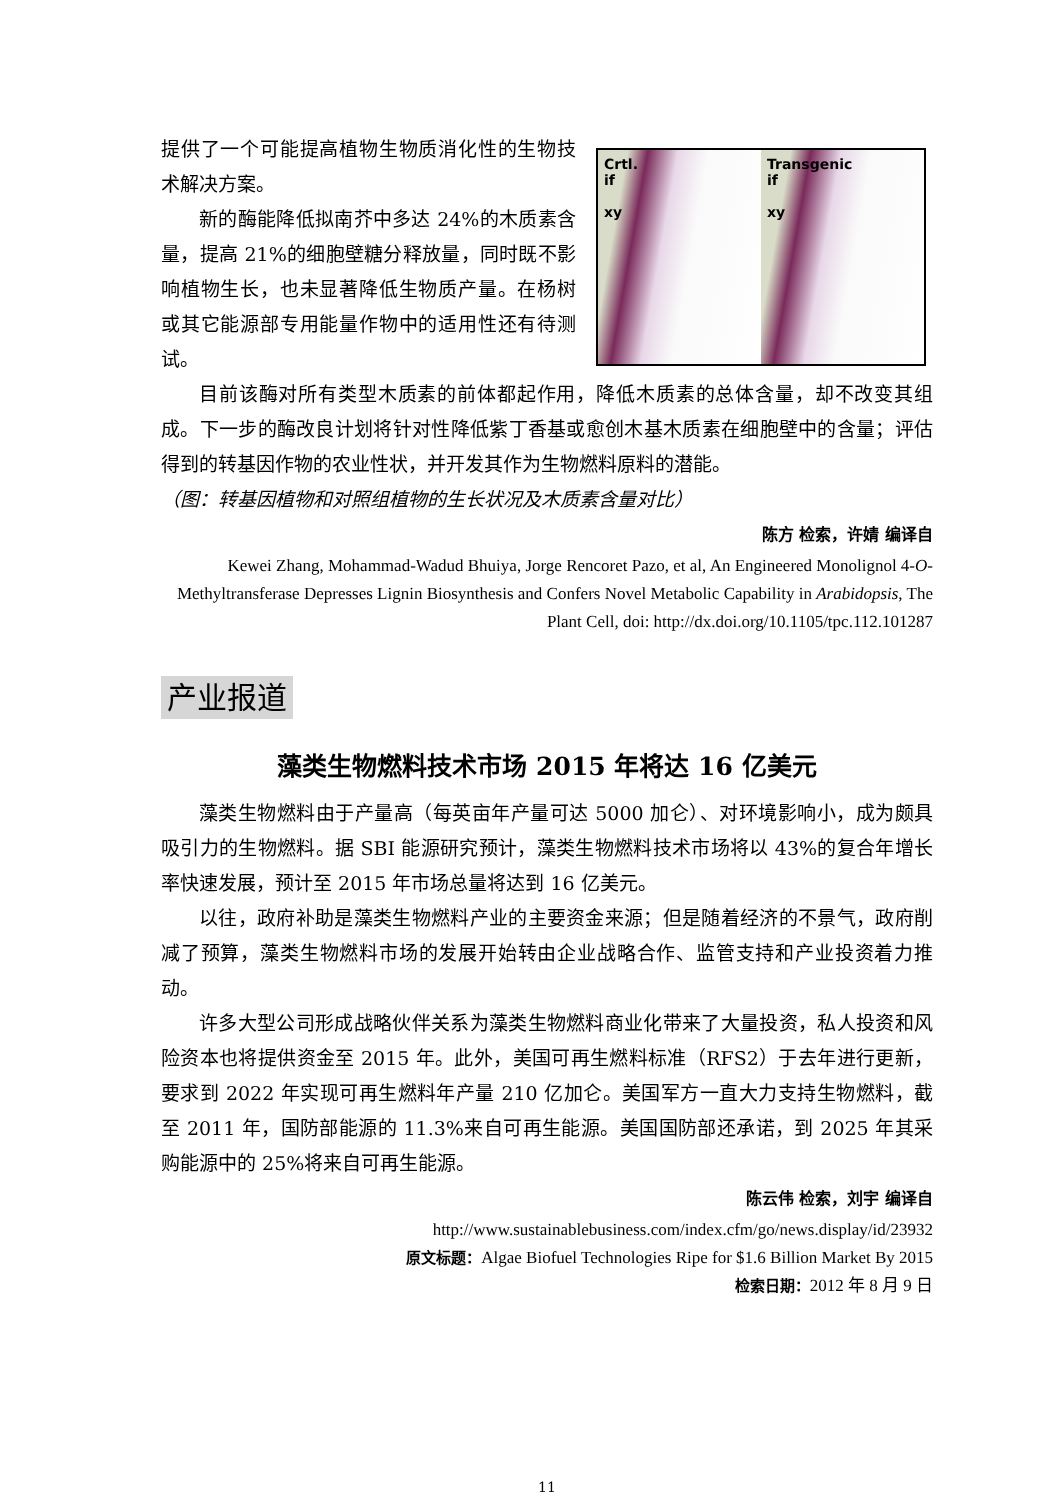提供了一个可能提高植物生物质消化性的生物技术解决方案。
新的酶能降低拟南芥中多达 24%的木质素含量，提高 21%的细胞壁糖分释放量，同时既不影响植物生长，也未显著降低生物质产量。在杨树或其它能源部专用能量作物中的适用性还有待测试。
Crtl.
if
xy
Transgenic
if
xy
目前该酶对所有类型木质素的前体都起作用，降低木质素的总体含量，却不改变其组成。下一步的酶改良计划将针对性降低紫丁香基或愈创木基木质素在细胞壁中的含量；评估得到的转基因作物的农业性状，并开发其作为生物燃料原料的潜能。
（图：转基因植物和对照组植物的生长状况及木质素含量对比）
陈方 检索，许婧 编译自
Kewei Zhang, Mohammad-Wadud Bhuiya, Jorge Rencoret Pazo, et al, An Engineered Monolignol 4-O-Methyltransferase Depresses Lignin Biosynthesis and Confers Novel Metabolic Capability in Arabidopsis, The Plant Cell, doi: http://dx.doi.org/10.1105/tpc.112.101287
产业报道
藻类生物燃料技术市场 2015 年将达 16 亿美元
藻类生物燃料由于产量高（每英亩年产量可达 5000 加仑）、对环境影响小，成为颇具吸引力的生物燃料。据 SBI 能源研究预计，藻类生物燃料技术市场将以 43%的复合年增长率快速发展，预计至 2015 年市场总量将达到 16 亿美元。
以往，政府补助是藻类生物燃料产业的主要资金来源；但是随着经济的不景气，政府削减了预算，藻类生物燃料市场的发展开始转由企业战略合作、监管支持和产业投资着力推动。
许多大型公司形成战略伙伴关系为藻类生物燃料商业化带来了大量投资，私人投资和风险资本也将提供资金至 2015 年。此外，美国可再生燃料标准（RFS2）于去年进行更新，要求到 2022 年实现可再生燃料年产量 210 亿加仑。美国军方一直大力支持生物燃料，截至 2011 年，国防部能源的 11.3%来自可再生能源。美国国防部还承诺，到 2025 年其采购能源中的 25%将来自可再生能源。
陈云伟 检索，刘宇 编译自
http://www.sustainablebusiness.com/index.cfm/go/news.display/id/23932
原文标题：Algae Biofuel Technologies Ripe for $1.6 Billion Market By 2015
检索日期：2012 年 8 月 9 日
11